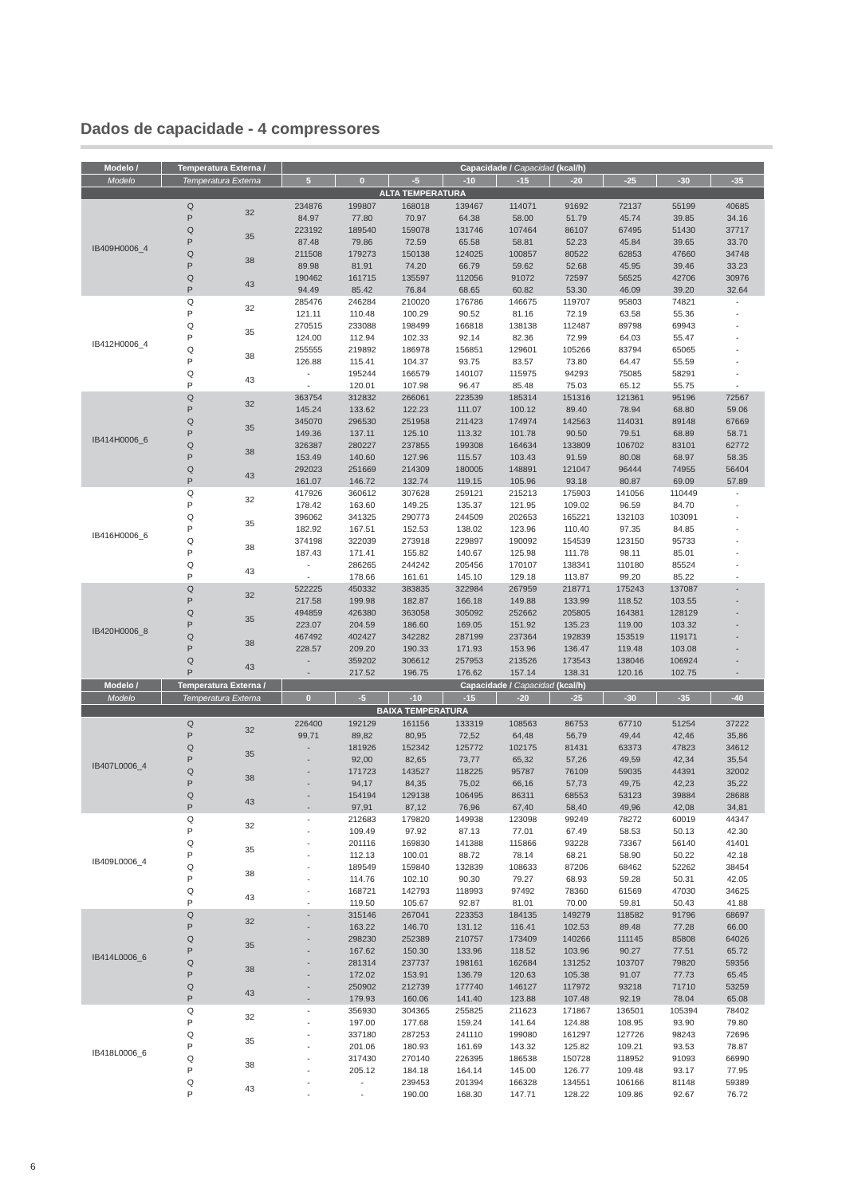Dados de capacidade - 4 compressores
| Modelo / | Temperatura Externa / | | Capacidade / Capacidad (kcal/h) | | | | | | | | |
| --- | --- | --- | --- | --- | --- | --- | --- | --- | --- | --- | --- |
| Modelo | Temperatura Externa | | 5 | 0 | -5 | -10 | -15 | -20 | -25 | -30 | -35 |
| ALTA TEMPERATURA | | | | | | | | | | | |
| IB409H0006_4 | Q | 32 | 234876 | 199807 | 168018 | 139467 | 114071 | 91692 | 72137 | 55199 | 40685 |
| | P | | 84.97 | 77.80 | 70.97 | 64.38 | 58.00 | 51.79 | 45.74 | 39.85 | 34.16 |
| | Q | 35 | 223192 | 189540 | 159078 | 131746 | 107464 | 86107 | 67495 | 51430 | 37717 |
| | P | | 87.48 | 79.86 | 72.59 | 65.58 | 58.81 | 52.23 | 45.84 | 39.65 | 33.70 |
| | Q | 38 | 211508 | 179273 | 150138 | 124025 | 100857 | 80522 | 62853 | 47660 | 34748 |
| | P | | 89.98 | 81.91 | 74.20 | 66.79 | 59.62 | 52.68 | 45.95 | 39.46 | 33.23 |
| | Q | 43 | 190462 | 161715 | 135597 | 112056 | 91072 | 72597 | 56525 | 42706 | 30976 |
| | P | | 94.49 | 85.42 | 76.84 | 68.65 | 60.82 | 53.30 | 46.09 | 39.20 | 32.64 |
| IB412H0006_4 | Q | 32 | 285476 | 246284 | 210020 | 176786 | 146675 | 119707 | 95803 | 74821 | - |
| | P | | 121.11 | 110.48 | 100.29 | 90.52 | 81.16 | 72.19 | 63.58 | 55.36 | - |
| | Q | 35 | 270515 | 233088 | 198499 | 166818 | 138138 | 112487 | 89798 | 69943 | - |
| | P | | 124.00 | 112.94 | 102.33 | 92.14 | 82.36 | 72.99 | 64.03 | 55.47 | - |
| | Q | 38 | 255555 | 219892 | 186978 | 156851 | 129601 | 105266 | 83794 | 65065 | - |
| | P | | 126.88 | 115.41 | 104.37 | 93.75 | 83.57 | 73.80 | 64.47 | 55.59 | - |
| | Q | 43 | - | 195244 | 166579 | 140107 | 115975 | 94293 | 75085 | 58291 | - |
| | P | | - | 120.01 | 107.98 | 96.47 | 85.48 | 75.03 | 65.12 | 55.75 | - |
| IB414H0006_6 | Q | 32 | 363754 | 312832 | 266061 | 223539 | 185314 | 151316 | 121361 | 95196 | 72567 |
| | P | | 145.24 | 133.62 | 122.23 | 111.07 | 100.12 | 89.40 | 78.94 | 68.80 | 59.06 |
| | Q | 35 | 345070 | 296530 | 251958 | 211423 | 174974 | 142563 | 114031 | 89148 | 67669 |
| | P | | 149.36 | 137.11 | 125.10 | 113.32 | 101.78 | 90.50 | 79.51 | 68.89 | 58.71 |
| | Q | 38 | 326387 | 280227 | 237855 | 199308 | 164634 | 133809 | 106702 | 83101 | 62772 |
| | P | | 153.49 | 140.60 | 127.96 | 115.57 | 103.43 | 91.59 | 80.08 | 68.97 | 58.35 |
| | Q | 43 | 292023 | 251669 | 214309 | 180005 | 148891 | 121047 | 96444 | 74955 | 56404 |
| | P | | 161.07 | 146.72 | 132.74 | 119.15 | 105.96 | 93.18 | 80.87 | 69.09 | 57.89 |
| IB416H0006_6 | Q | 32 | 417926 | 360612 | 307628 | 259121 | 215213 | 175903 | 141056 | 110449 | - |
| | P | | 178.42 | 163.60 | 149.25 | 135.37 | 121.95 | 109.02 | 96.59 | 84.70 | - |
| | Q | 35 | 396062 | 341325 | 290773 | 244509 | 202653 | 165221 | 132103 | 103091 | - |
| | P | | 182.92 | 167.51 | 152.53 | 138.02 | 123.96 | 110.40 | 97.35 | 84.85 | - |
| | Q | 38 | 374198 | 322039 | 273918 | 229897 | 190092 | 154539 | 123150 | 95733 | - |
| | P | | 187.43 | 171.41 | 155.82 | 140.67 | 125.98 | 111.78 | 98.11 | 85.01 | - |
| | Q | 43 | - | 286265 | 244242 | 205456 | 170107 | 138341 | 110180 | 85524 | - |
| | P | | - | 178.66 | 161.61 | 145.10 | 129.18 | 113.87 | 99.20 | 85.22 | - |
| IB420H0006_8 | Q | 32 | 522225 | 450332 | 383835 | 322984 | 267959 | 218771 | 175243 | 137087 | - |
| | P | | 217.58 | 199.98 | 182.87 | 166.18 | 149.88 | 133.99 | 118.52 | 103.55 | - |
| | Q | 35 | 494859 | 426380 | 363058 | 305092 | 252662 | 205805 | 164381 | 128129 | - |
| | P | | 223.07 | 204.59 | 186.60 | 169.05 | 151.92 | 135.23 | 119.00 | 103.32 | - |
| | Q | 38 | 467492 | 402427 | 342282 | 287199 | 237364 | 192839 | 153519 | 119171 | - |
| | P | | 228.57 | 209.20 | 190.33 | 171.93 | 153.96 | 136.47 | 119.48 | 103.08 | - |
| | Q | 43 | - | 359202 | 306612 | 257953 | 213526 | 173543 | 138046 | 106924 | - |
| | P | | - | 217.52 | 196.75 | 176.62 | 157.14 | 138.31 | 120.16 | 102.75 | - |
| Modelo / | Temperatura Externa / | | Capacidade / Capacidad (kcal/h) | | | | | | | | |
| Modelo | Temperatura Externa | | 0 | -5 | -10 | -15 | -20 | -25 | -30 | -35 | -40 |
| BAIXA TEMPERATURA | | | | | | | | | | | |
| IB407L0006_4 | Q | 32 | 226400 | 192129 | 161156 | 133319 | 108563 | 86753 | 67710 | 51254 | 37222 |
| | P | | 99,71 | 89,82 | 80,95 | 72,52 | 64,48 | 56,79 | 49,44 | 42,46 | 35,86 |
| | Q | 35 | - | 181926 | 152342 | 125772 | 102175 | 81431 | 63373 | 47823 | 34612 |
| | P | | - | 92,00 | 82,65 | 73,77 | 65,32 | 57,26 | 49,59 | 42,34 | 35,54 |
| | Q | 38 | - | 171723 | 143527 | 118225 | 95787 | 76109 | 59035 | 44391 | 32002 |
| | P | | - | 94,17 | 84,35 | 75,02 | 66,16 | 57,73 | 49,75 | 42,23 | 35,22 |
| | Q | 43 | - | 154194 | 129138 | 106495 | 86311 | 68553 | 53123 | 39884 | 28688 |
| | P | | - | 97,91 | 87,12 | 76,96 | 67,40 | 58,40 | 49,96 | 42,08 | 34,81 |
| IB409L0006_4 | Q | 32 | - | 212683 | 179820 | 149938 | 123098 | 99249 | 78272 | 60019 | 44347 |
| | P | | - | 109.49 | 97.92 | 87.13 | 77.01 | 67.49 | 58.53 | 50.13 | 42.30 |
| | Q | 35 | - | 201116 | 169830 | 141388 | 115866 | 93228 | 73367 | 56140 | 41401 |
| | P | | - | 112.13 | 100.01 | 88.72 | 78.14 | 68.21 | 58.90 | 50.22 | 42.18 |
| | Q | 38 | - | 189549 | 159840 | 132839 | 108633 | 87206 | 68462 | 52262 | 38454 |
| | P | | - | 114.76 | 102.10 | 90.30 | 79.27 | 68.93 | 59.28 | 50.31 | 42.05 |
| | Q | 43 | - | 168721 | 142793 | 118993 | 97492 | 78360 | 61569 | 47030 | 34625 |
| | P | | - | 119.50 | 105.67 | 92.87 | 81.01 | 70.00 | 59.81 | 50.43 | 41.88 |
| IB414L0006_6 | Q | 32 | - | 315146 | 267041 | 223353 | 184135 | 149279 | 118582 | 91796 | 68697 |
| | P | | - | 163.22 | 146.70 | 131.12 | 116.41 | 102.53 | 89.48 | 77.28 | 66.00 |
| | Q | 35 | - | 298230 | 252389 | 210757 | 173409 | 140266 | 111145 | 85808 | 64026 |
| | P | | - | 167.62 | 150.30 | 133.96 | 118.52 | 103.96 | 90.27 | 77.51 | 65.72 |
| | Q | 38 | - | 281314 | 237737 | 198161 | 162684 | 131252 | 103707 | 79820 | 59356 |
| | P | | - | 172.02 | 153.91 | 136.79 | 120.63 | 105.38 | 91.07 | 77.73 | 65.45 |
| | Q | 43 | - | 250902 | 212739 | 177740 | 146127 | 117972 | 93218 | 71710 | 53259 |
| | P | | - | 179.93 | 160.06 | 141.40 | 123.88 | 107.48 | 92.19 | 78.04 | 65.08 |
| IB418L0006_6 | Q | 32 | - | 356930 | 304365 | 255825 | 211623 | 171867 | 136501 | 105394 | 78402 |
| | P | | - | 197.00 | 177.68 | 159.24 | 141.64 | 124.88 | 108.95 | 93.90 | 79.80 |
| | Q | 35 | - | 337180 | 287253 | 241110 | 199080 | 161297 | 127726 | 98243 | 72696 |
| | P | | - | 201.06 | 180.93 | 161.69 | 143.32 | 125.82 | 109.21 | 93.53 | 78.87 |
| | Q | 38 | - | 317430 | 270140 | 226395 | 186538 | 150728 | 118952 | 91093 | 66990 |
| | P | | - | 205.12 | 184.18 | 164.14 | 145.00 | 126.77 | 109.48 | 93.17 | 77.95 |
| | Q | 43 | - | - | 239453 | 201394 | 166328 | 134551 | 106166 | 81148 | 59389 |
| | P | | - | - | 190.00 | 168.30 | 147.71 | 128.22 | 109.86 | 92.67 | 76.72 |
6